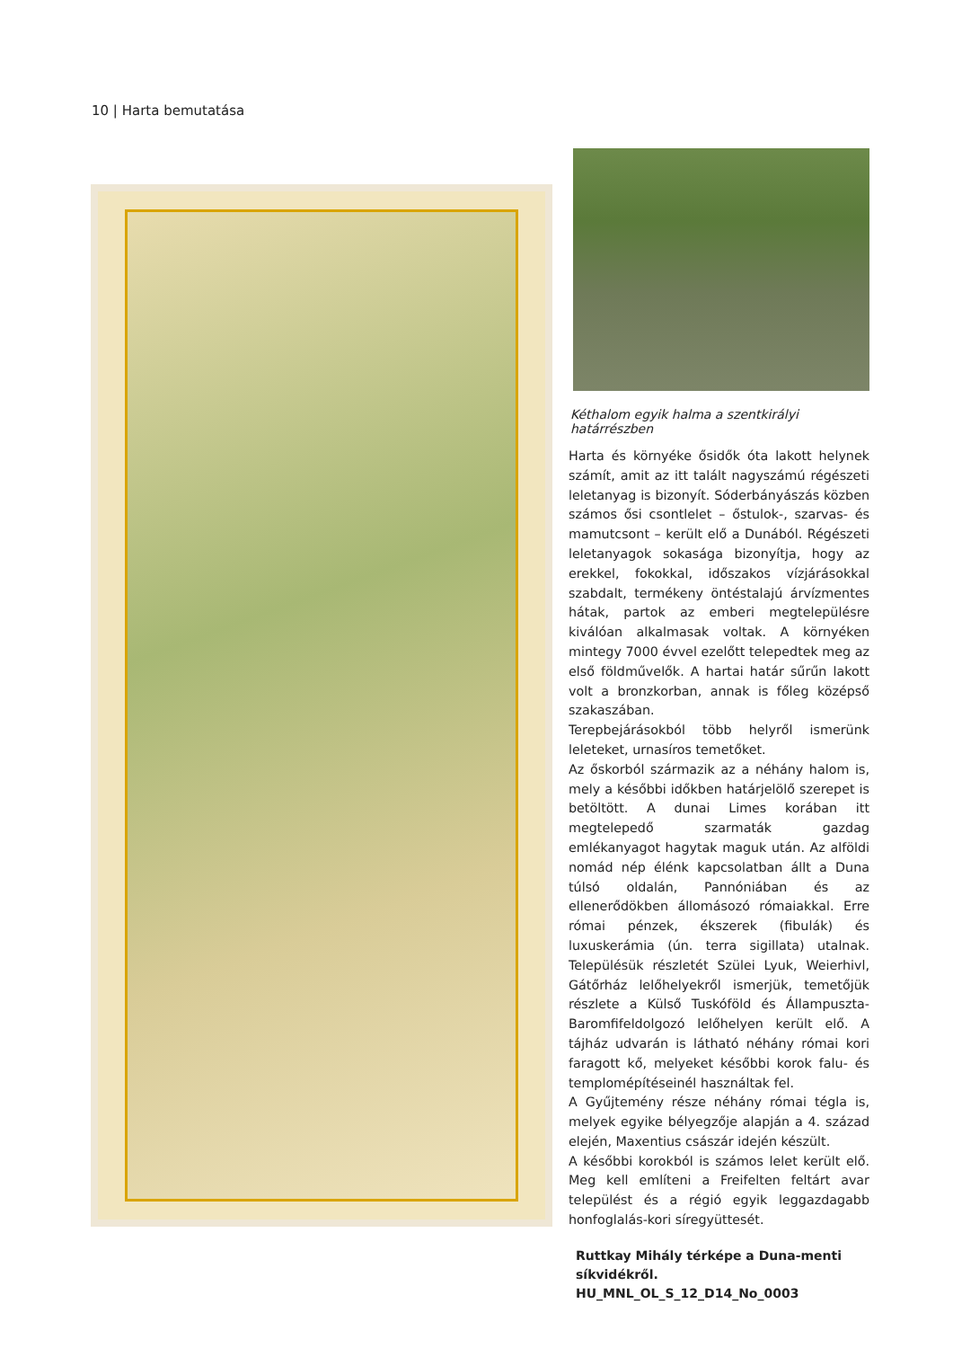10 | Harta bemutatása
Kéthalom egyik halma a szentkirályi határrészben
Harta és környéke ősidők óta lakott helynek számít, amit az itt talált nagyszámú régészeti leletanyag is bizonyít. Sóderbányászás közben számos ősi csontlelet – őstulok-, szarvas- és mamutcsont – került elő a Dunából. Régészeti leletanyagok sokasága bizonyítja, hogy az erekkel, fokokkal, időszakos vízjárásokkal szabdalt, termékeny öntéstalajú árvízmentes hátak, partok az emberi megtelepülésre kiválóan alkalmasak voltak. A környéken mintegy 7000 évvel ezelőtt telepedtek meg az első földművelők. A hartai határ sűrűn lakott volt a bronzkorban, annak is főleg középső szakaszában.
Terepbejárásokból több helyről ismerünk leleteket, urnasíros temetőket.
Az őskorból származik az a néhány halom is, mely a későbbi időkben határjelölő szerepet is betöltött. A dunai Limes korában itt megtelepedő szarmaták gazdag emlékanyagot hagytak maguk után. Az alföldi nomád nép élénk kapcsolatban állt a Duna túlsó oldalán, Pannóniában és az ellenerődökben állomásozó rómaiakkal. Erre római pénzek, ékszerek (fibulák) és luxuskerámia (ún. terra sigillata) utalnak. Településük részletét Szülei Lyuk, Weierhivl, Gátőrház lelőhelyekről ismerjük, temetőjük részlete a Külső Tuskóföld és Állampuszta-Baromfifeldolgozó lelőhelyen került elő. A tájház udvarán is látható néhány római kori faragott kő, melyeket későbbi korok falu- és templomépítéseinél használtak fel.
A Gyűjtemény része néhány római tégla is, melyek egyike bélyegzője alapján a 4. század elején, Maxentius császár idején készült.
A későbbi korokból is számos lelet került elő. Meg kell említeni a Freifelten feltárt avar települést és a régió egyik leggazdagabb honfoglalás-kori síregyüttesét.
Ruttkay Mihály térképe a Duna-menti síkvidékről. HU_MNL_OL_S_12_D14_No_0003